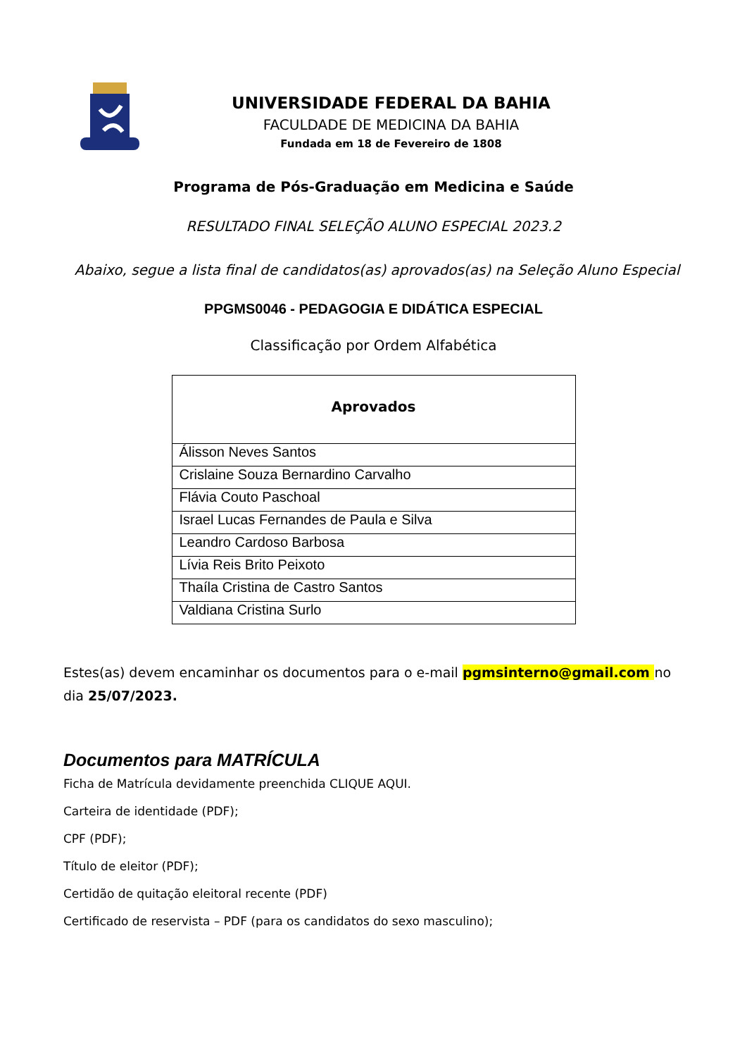UNIVERSIDADE FEDERAL DA BAHIA
FACULDADE DE MEDICINA DA BAHIA
Fundada em 18 de Fevereiro de 1808
Programa de Pós-Graduação em Medicina e Saúde
RESULTADO FINAL SELEÇÃO ALUNO ESPECIAL 2023.2
Abaixo, segue a lista final de candidatos(as) aprovados(as) na Seleção Aluno Especial
PPGMS0046 - PEDAGOGIA E DIDÁTICA ESPECIAL
Classificação por Ordem Alfabética
| Aprovados |
| --- |
| Álisson Neves Santos |
| Crislaine Souza Bernardino Carvalho |
| Flávia Couto Paschoal |
| Israel Lucas Fernandes de Paula e Silva |
| Leandro Cardoso Barbosa |
| Lívia Reis Brito Peixoto |
| Thaíla Cristina de Castro Santos |
| Valdiana Cristina Surlo |
Estes(as) devem encaminhar os documentos para o e-mail pgmsinterno@gmail.com no dia 25/07/2023.
Documentos para MATRÍCULA
Ficha de Matrícula devidamente preenchida CLIQUE AQUI.
Carteira de identidade (PDF);
CPF (PDF);
Título de eleitor (PDF);
Certidão de quitação eleitoral recente (PDF)
Certificado de reservista – PDF (para os candidatos do sexo masculino);